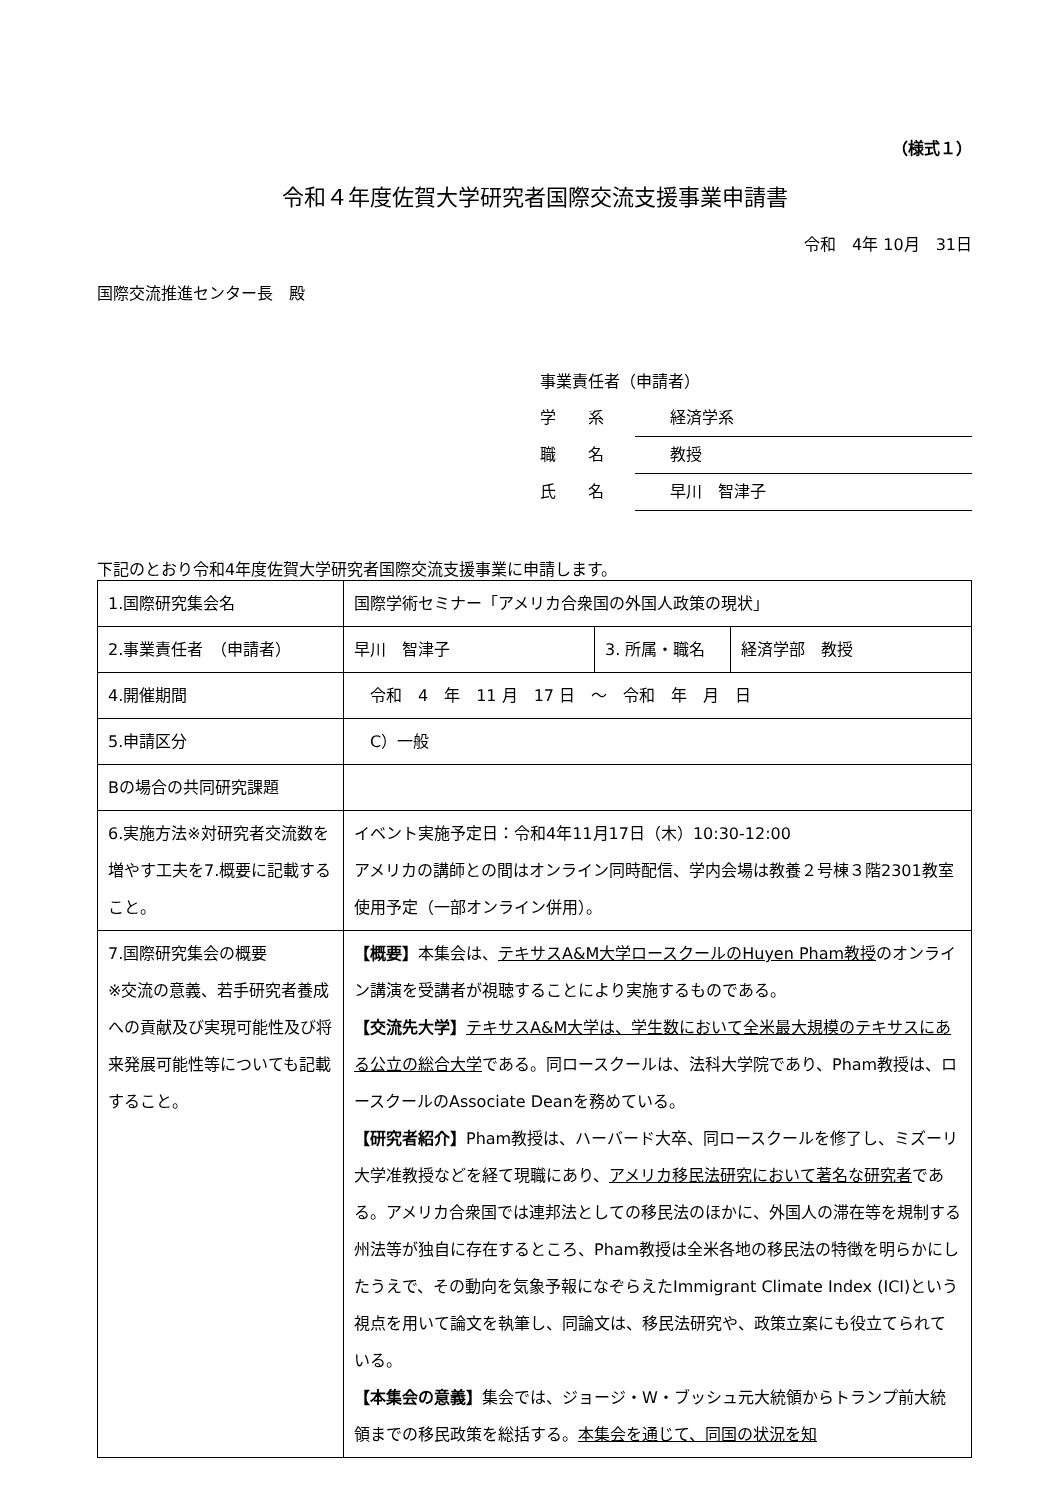（様式１）
令和４年度佐賀大学研究者国際交流支援事業申請書
令和　4年 10月　31日
国際交流推進センター長　殿
事業責任者（申請者）
学　　系 経済学系
職　　名 教授
氏　　名 早川　智津子
下記のとおり令和4年度佐賀大学研究者国際交流支援事業に申請します。
| 1.国際研究集会名 | 国際学術セミナー「アメリカ合衆国の外国人政策の現状」 | | |
| 2.事業責任者 （申請者） | 早川 智津子 | 3. 所属・職名 | 経済学部 教授 |
| 4.開催期間 | 令和 4 年 11 月 17 日 ～ 令和 年 月 日 | | |
| 5.申請区分 | C）一般 | | |
| Bの場合の共同研究課題 | | | |
| 6.実施方法※対研究者交流数を増やす工夫を7.概要に記載すること。 | イベント実施予定日：令和4年11月17日（木）10:30-12:00 アメリカの講師との間はオンライン同時配信、学内会場は教養２号棟３階2301教室使用予定（一部オンライン併用）。 | | |
| 7.国際研究集会の概要 ※交流の意義、若手研究者養成への貢献及び実現可能性及び将来発展可能性等についても記載すること。 | 【概要】 本集会は、 テキサスA&M大学ロースクールのHuyen Pham教授 のオンライン講演を受講者が視聴することにより実施するものである。 【交流先大学】 テキサスA&M大学は、学生数において全米最大規模のテキサスにある公立の総合大学 である。同ロースクールは、法科大学院であり、Pham教授は、ロースクールのAssociate Deanを務めている。 【研究者紹介】 Pham教授は、ハーバード大卒、同ロースクールを修了し、ミズーリ大学准教授などを経て現職にあり、 アメリカ移民法研究において著名な研究者 である。アメリカ合衆国では連邦法としての移民法のほかに、外国人の滞在等を規制する州法等が独自に存在するところ、Pham教授は全米各地の移民法の特徴を明らかにしたうえで、その動向を気象予報になぞらえたImmigrant Climate Index (ICI)という視点を用いて論文を執筆し、同論文は、移民法研究や、政策立案にも役立てられている。 【本集会の意義】 集会では、ジョージ・W・ブッシュ元大統領からトランプ前大統領までの移民政策を総括する。 本集会を通じて、同国の状況を知 | | |